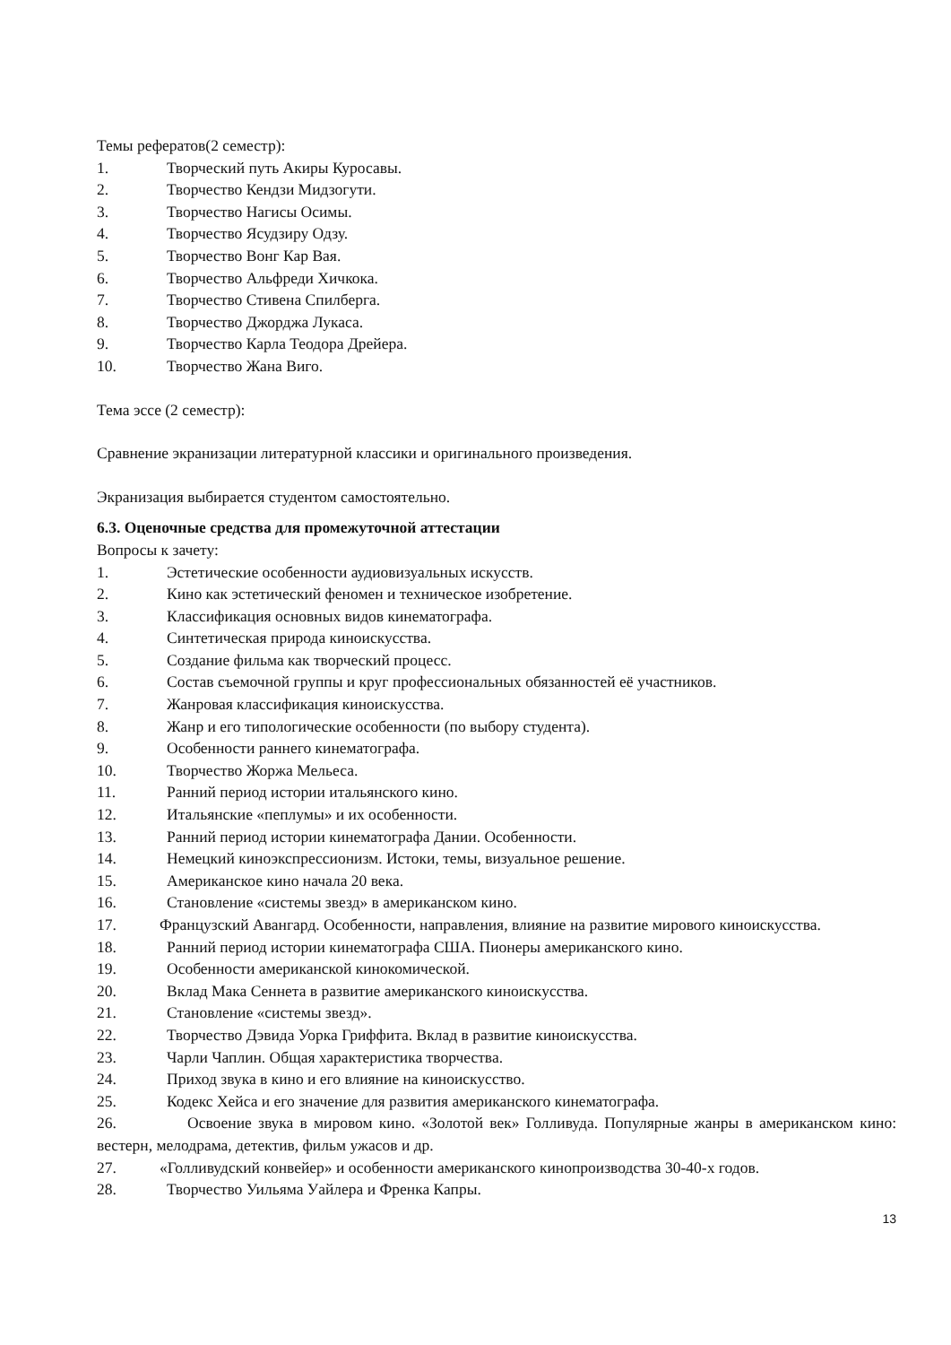Темы рефератов(2 семестр):
1. Творческий путь Акиры Куросавы.
2. Творчество Кендзи Мидзогути.
3. Творчество Нагисы Осимы.
4. Творчество Ясудзиру Одзу.
5. Творчество Вонг Кар Вая.
6. Творчество Альфреди Хичкока.
7. Творчество Стивена Спилберга.
8. Творчество Джорджа Лукаса.
9. Творчество Карла Теодора Дрейера.
10. Творчество Жана Виго.
Тема эссе (2 семестр):
Сравнение экранизации литературной классики и оригинального произведения.
Экранизация выбирается студентом самостоятельно.
6.3. Оценочные средства для промежуточной аттестации
Вопросы к зачету:
1. Эстетические особенности аудиовизуальных искусств.
2. Кино как эстетический феномен и техническое изобретение.
3. Классификация основных видов кинематографа.
4. Синтетическая природа киноискусства.
5. Создание фильма как творческий процесс.
6. Состав съемочной группы и круг профессиональных обязанностей её участников.
7. Жанровая классификация киноискусства.
8. Жанр и его типологические особенности (по выбору студента).
9. Особенности раннего кинематографа.
10. Творчество Жоржа Мельеса.
11. Ранний период истории итальянского кино.
12. Итальянские «пеплумы» и их особенности.
13. Ранний период истории кинематографа Дании. Особенности.
14. Немецкий киноэкспрессионизм. Истоки, темы, визуальное решение.
15. Американское кино начала 20 века.
16. Становление «системы звезд» в американском кино.
17. Французский Авангард. Особенности, направления, влияние на развитие мирового киноискусства.
18. Ранний период истории кинематографа США. Пионеры американского кино.
19. Особенности американской кинокомической.
20. Вклад Мака Сеннета в развитие американского киноискусства.
21. Становление «системы звезд».
22. Творчество Дэвида Уорка Гриффита. Вклад в развитие киноискусства.
23. Чарли Чаплин. Общая характеристика творчества.
24. Приход звука в кино и его влияние на киноискусство.
25. Кодекс Хейса и его значение для развития американского кинематографа.
26. Освоение звука в мировом кино. «Золотой век» Голливуда. Популярные жанры в американском кино: вестерн, мелодрама, детектив, фильм ужасов и др.
27. «Голливудский конвейер» и особенности американского кинопроизводства 30-40-х годов.
28. Творчество Уильяма Уайлера и Френка Капры.
13